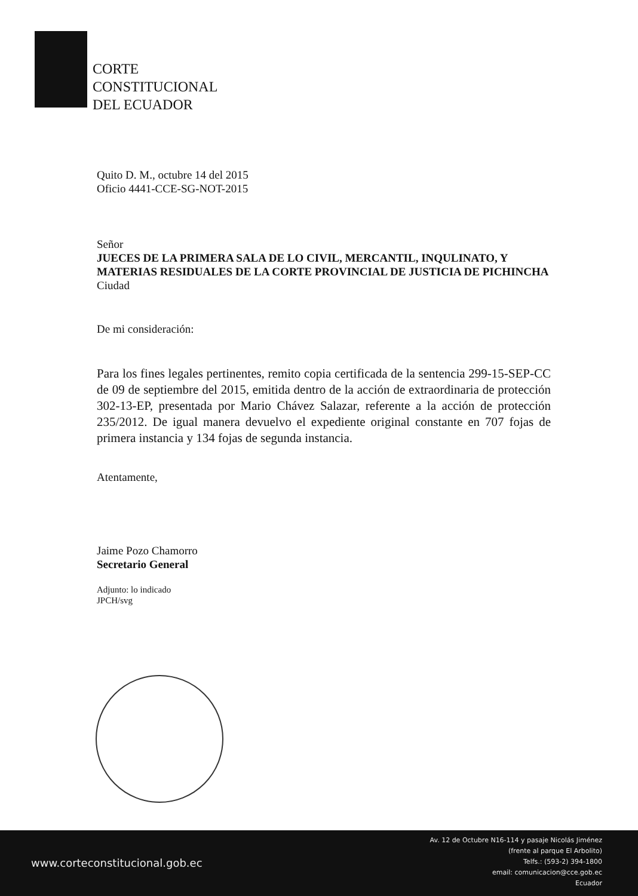CORTE
CONSTITUCIONAL
DEL ECUADOR
Quito D. M., octubre 14 del 2015
Oficio 4441-CCE-SG-NOT-2015
Señor
JUECES DE LA PRIMERA SALA DE LO CIVIL, MERCANTIL, INQULINATO, Y MATERIAS RESIDUALES DE LA CORTE PROVINCIAL DE JUSTICIA DE PICHINCHA
Ciudad
De mi consideración:
Para los fines legales pertinentes, remito copia certificada de la sentencia 299-15-SEP-CC de 09 de septiembre del 2015, emitida dentro de la acción de extraordinaria de protección 302-13-EP, presentada por Mario Chávez Salazar, referente a la acción de protección 235/2012. De igual manera devuelvo el expediente original constante en 707 fojas de primera instancia y 134 fojas de segunda instancia.
Atentamente,
Jaime Pozo Chamorro
Secretario General
Adjunto: lo indicado
JPCH/svg
www.corteconstitucional.gob.ec
Av. 12 de Octubre N16-114 y pasaje Nicolás Jiménez
(frente al parque El Arbolito)
Telfs.: (593-2) 394-1800
email: comunicacion@cce.gob.ec
Ecuador